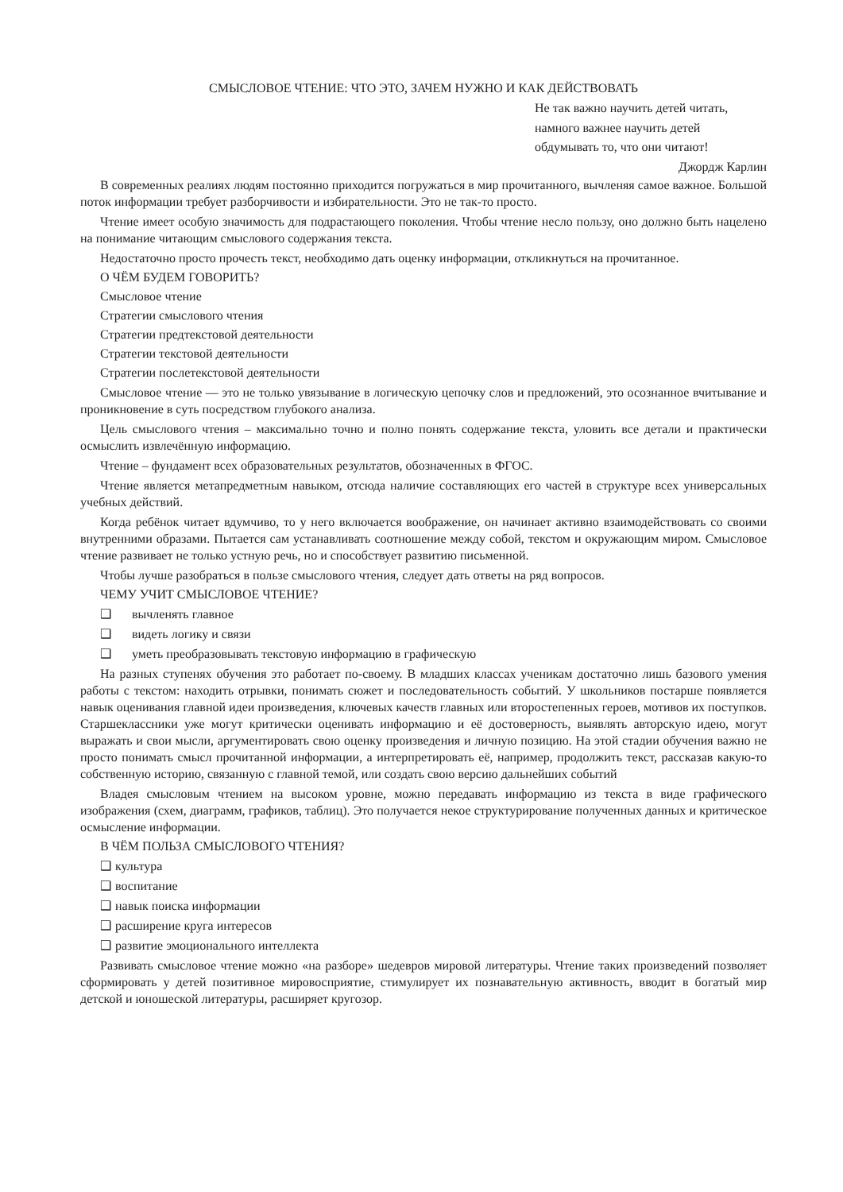СМЫСЛОВОЕ ЧТЕНИЕ: ЧТО ЭТО, ЗАЧЕМ НУЖНО И КАК ДЕЙСТВОВАТЬ
Не так важно научить детей читать,
намного важнее научить детей
обдумывать то, что они читают!
Джордж Карлин
В современных реалиях людям постоянно приходится погружаться в мир прочитанного, вычленяя самое важное. Большой поток информации требует разборчивости и избирательности. Это не так-то просто.
Чтение имеет особую значимость для подрастающего поколения. Чтобы чтение несло пользу, оно должно быть нацелено на понимание читающим смыслового содержания текста.
Недостаточно просто прочесть текст, необходимо дать оценку информации, откликнуться на прочитанное.
О ЧЁМ БУДЕМ ГОВОРИТЬ?
Смысловое чтение
Стратегии смыслового чтения
Стратегии предтекстовой деятельности
Стратегии текстовой деятельности
Стратегии послетекстовой деятельности
Смысловое чтение — это не только увязывание в логическую цепочку слов и предложений, это осознанное вчитывание и проникновение в суть посредством глубокого анализа.
Цель смыслового чтения – максимально точно и полно понять содержание текста, уловить все детали и практически осмыслить извлечённую информацию.
Чтение – фундамент всех образовательных результатов, обозначенных в ФГОС.
Чтение является метапредметным навыком, отсюда наличие составляющих его частей в структуре всех универсальных учебных действий.
Когда ребёнок читает вдумчиво, то у него включается воображение, он начинает активно взаимодействовать со своими внутренними образами. Пытается сам устанавливать соотношение между собой, текстом и окружающим миром. Смысловое чтение развивает не только устную речь, но и способствует развитию письменной.
Чтобы лучше разобраться в пользе смыслового чтения, следует дать ответы на ряд вопросов.
ЧЕМУ УЧИТ СМЫСЛОВОЕ ЧТЕНИЕ?
❑ вычленять главное
❑ видеть логику и связи
❑ уметь преобразовывать текстовую информацию в графическую
На разных ступенях обучения это работает по-своему. В младших классах ученикам достаточно лишь базового умения работы с текстом: находить отрывки, понимать сюжет и последовательность событий. У школьников постарше появляется навык оценивания главной идеи произведения, ключевых качеств главных или второстепенных героев, мотивов их поступков. Старшеклассники уже могут критически оценивать информацию и её достоверность, выявлять авторскую идею, могут выражать и свои мысли, аргументировать свою оценку произведения и личную позицию. На этой стадии обучения важно не просто понимать смысл прочитанной информации, а интерпретировать её, например, продолжить текст, рассказав какую-то собственную историю, связанную с главной темой, или создать свою версию дальнейших событий
Владея смысловым чтением на высоком уровне, можно передавать информацию из текста в виде графического изображения (схем, диаграмм, графиков, таблиц). Это получается некое структурирование полученных данных и критическое осмысление информации.
В ЧЁМ ПОЛЬЗА СМЫСЛОВОГО ЧТЕНИЯ?
❑ культура
❑ воспитание
❑ навык поиска информации
❑ расширение круга интересов
❑ развитие эмоционального интеллекта
Развивать смысловое чтение можно «на разборе» шедевров мировой литературы. Чтение таких произведений позволяет сформировать у детей позитивное мировосприятие, стимулирует их познавательную активность, вводит в богатый мир детской и юношеской литературы, расширяет кругозор.